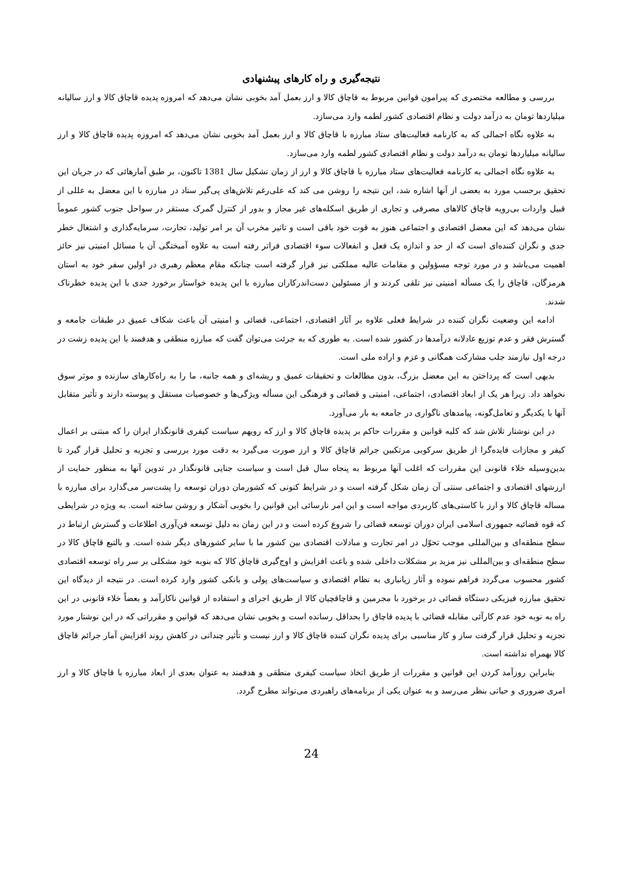نتیجه‌گیری و راه کارهای پیشنهادی
بررسی و مطالعه مختصری که پیرامون قوانین مربوط به قاچاق کالا و ارز بعمل آمد بخوبی نشان می‌دهد که امروزه پدیده قاچاق کالا و ارز سالیانه میلیاردها تومان به درآمد دولت و نظام اقتصادی کشور لطمه وارد می‌سازد.
به علاوه نگاه اجمالی که به کارنامه فعالیت‌های ستاد مبارزه با قاچاق کالا و ارز بعمل آمد بخوبی نشان می‌دهد که امروزه پدیده قاچاق کالا و ارز سالیانه میلیاردها تومان به درآمد دولت و نظام اقتصادی کشور لطمه وارد می‌سازد.
به علاوه نگاه اجمالی به کارنامه فعالیت‌های ستاد مبارزه با قاچاق کالا و ارز از زمان تشکیل سال 1381 تاکنون، بر طبق آمارهائی که در جریان این تحقیق برحسب مورد به بعضی از آنها اشاره شد، این نتیجه را روشن می کند که علی‌رغم تلاش‌های پی‌گیر ستاد در مبارزه با این معضل به عللی از قبیل واردات بی‌رویه قاچاق کالاهای مصرفی و تجاری از طریق اسکله‌های غیر مجاز و بدور از کنترل گمرک مستقر در سواحل جنوب کشور عموماً نشان می‌دهد که این معضل اقتصادی و اجتماعی هنوز به قوت خود باقی است و تاثیر مخرب آن بر امر تولید، تجارت، سرمایه‌گذاری و اشتغال خطر جدی و نگران کننده‌ای است که از حد و اندازه یک فعل و انفعالات سوء اقتصادی فراتر رفته است به علاوه آمیختگی آن با مسائل امنیتی نیز حائز اهمیت می‌باشد و در مورد توجه مسؤولین و مقامات عالیه مملکتی نیز قرار گرفته است چنانکه مقام معظم رهبری در اولین سفر خود به استان هرمزگان، قاچاق را یک مسأله امنیتی نیز تلقی کردند و از مسئولین دست‌اندرکاران مبارزه با این پدیده خواستار برخورد جدی با این پدیده خطرناک شدند.
ادامه این وضعیت نگران کننده در شرایط فعلی علاوه بر آثار اقتصادی، اجتماعی، قضائی و امنیتی آن باعث شکاف عمیق در طبقات جامعه و گسترش فقر و عدم توزیع عادلانه درآمدها در کشور شده است. به طوری که به جرئت می‌توان گفت که مبارزه منطقی و هدفمند با این پدیده زشت در درجه اول نیازمند جلب مشارکت همگانی و عزم و اراده ملی است.
بدیهی است که پرداختن به این معضل بزرگ، بدون مطالعات و تحقیقات عمیق و ریشه‌ای و همه جانبه، ما را به راه‌کارهای سازنده و موثر سوق نخواهد داد. زیرا هر یک از ابعاد اقتصادی، اجتماعی، امنیتی و قضائی و فرهنگی این مسأله ویژگی‌ها و خصوصیات مستقل و پیوسته دارند و تأثیر متقابل آنها با یکدیگر و تعامل‌گونه، پیامدهای ناگواری در جامعه به بار می‌آورد.
در این نوشتار تلاش شد که کلیه قوانین و مقررات حاکم بر پدیده قاچاق کالا و ارز که رویهم سیاست کیفری قانونگذار ایران را که مبتنی بر اعمال کیفر و مجازات فایده‌گرا از طریق سرکوبی مرتکبین جرائم قاچاق کالا و ارز صورت می‌گیرد به دقت مورد بررسی و تجزیه و تحلیل قرار گیرد تا بدین‌وسیله خلاء قانونی این مقررات که اغلب آنها مربوط به پنجاه سال قبل است و سیاست جنایی قانونگذار در تدوین آنها به منظور حمایت از ارزشهای اقتصادی و اجتماعی سنتی آن زمان شکل گرفته است و در شرایط کنونی که کشورمان دوران توسعه را پشت‌سر می‌گذارد برای مبارزه با مساله قاچاق کالا و ارز با کاستی‌های کاربردی مواجه است و این امر نارسائی این قوانین را بخوبی آشکار و روشن ساخته است. به ویژه در شرایطی که قوه قضائیه جمهوری اسلامی ایران دوران توسعه قضائی را شروع کرده است و در این زمان به دلیل توسعه فن‌آوری اطلاعات و گسترش ارتباط در سطح منطقه‌ای و بین‌المللی موجب تحوّل در امر تجارت و مبادلات اقتصادی بین کشور ما با سایر کشورهای دیگر شده است. و بالتبع قاچاق کالا در سطح منطقه‌ای و بین‌المللی نیز مزید بر مشکلات داخلی شده و باعث افزایش و اوج‌گیری قاچاق کالا که بنوبه خود مشکلی بر سر راه توسعه اقتصادی کشور محسوب می‌گردد فراهم نموده و آثار زیانباری به نظام اقتصادی و سیاست‌های پولی و بانکی کشور وارد کرده است. در نتیجه از دیدگاه این تحقیق مبارزه فیزیکی دستگاه قضائی در برخورد با مجرمین و قاچاقچیان کالا از طریق اجرای و استفاده از قوانین ناکارآمد و بعضاً خلاء قانونی در این راه به نوبه خود عدم کارآئی مقابله قضائی با پدیده قاچاق را بحداقل رسانده است و بخوبی نشان می‌دهد که قوانین و مقرراتی که در این نوشتار مورد تجزیه و تحلیل قرار گرفت ساز و کار مناسبی برای پدیده نگران کننده قاچاق کالا و ارز نیست و تأثیر چندانی در کاهش روند افزایش آمار جرائم قاچاق کالا بهمراه نداشته است.
بنابراین روزآمد کردن این قوانین و مقررات از طریق اتخاذ سیاست کیفری منطقی و هدفمند به عنوان بعدی از ابعاد مبارزه با قاچاق کالا و ارز امری ضروری و حیاتی بنظر می‌رسد و به عنوان یکی از برنامه‌های راهبردی می‌تواند مطرح گردد.
24